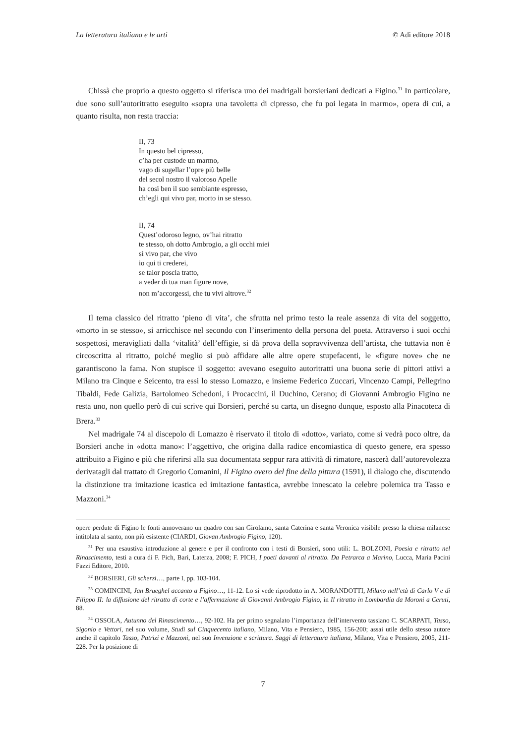La letteratura italiana e le arti © Adi editore 2018
Chissà che proprio a questo oggetto si riferisca uno dei madrigali borsieriani dedicati a Figino.<sup>31</sup> In particolare, due sono sull’autoritratto eseguito «sopra una tavoletta di cipresso, che fu poi legata in marmo», opera di cui, a quanto risulta, non resta traccia:
II, 73
In questo bel cipresso,
c’ha per custode un marmo,
vago di sugellar l’opre più belle
del secol nostro il valoroso Apelle
ha così ben il suo sembiante espresso,
ch’egli qui vivo par, morto in se stesso.
II, 74
Quest’odoroso legno, ov’hai ritratto
te stesso, oh dotto Ambrogio, a gli occhi miei
sì vivo par, che vivo
io qui ti crederei,
se talor poscia tratto,
a veder di tua man figure nove,
non m’accorgessi, che tu vivi altrove.<sup>32</sup>
Il tema classico del ritratto ‘pieno di vita’, che sfrutta nel primo testo la reale assenza di vita del soggetto, «morto in se stesso», si arricchisce nel secondo con l’inserimento della persona del poeta. Attraverso i suoi occhi sospettosi, meravigliati dalla ‘vitalità’ dell’effigie, si dà prova della sopravvivenza dell’artista, che tuttavia non è circoscritta al ritratto, poiché meglio si può affidare alle altre opere stupefacenti, le «figure nove» che ne garantiscono la fama. Non stupisce il soggetto: avevano eseguito autoritratti una buona serie di pittori attivi a Milano tra Cinque e Seicento, tra essi lo stesso Lomazzo, e insieme Federico Zuccari, Vincenzo Campi, Pellegrino Tibaldi, Fede Galizia, Bartolomeo Schedoni, i Procaccini, il Duchino, Cerano; di Giovanni Ambrogio Figino ne resta uno, non quello però di cui scrive qui Borsieri, perché su carta, un disegno dunque, esposto alla Pinacoteca di Brera.<sup>33</sup>
Nel madrigale 74 al discepolo di Lomazzo è riservato il titolo di «dotto», variato, come si vedrà poco oltre, da Borsieri anche in «dotta mano»: l’aggettivo, che origina dalla radice encomiastica di questo genere, era spesso attribuito a Figino e più che riferirsi alla sua documentata seppur rara attività di rimatore, nascerà dall’autorevolezza derivatagli dal trattato di Gregorio Comanini, Il Figino overo del fine della pittura (1591), il dialogo che, discutendo la distinzione tra imitazione icastica ed imitazione fantastica, avrebbe innescato la celebre polemica tra Tasso e Mazzoni.<sup>34</sup>
opere perdute di Figino le fonti annoverano un quadro con san Girolamo, santa Caterina e santa Veronica visibile presso la chiesa milanese intitolata al santo, non più esistente (CIARDI, Giovan Ambrogio Figino, 120).
<sup>31</sup> Per una esaustiva introduzione al genere e per il confronto con i testi di Borsieri, sono utili: L. BOLZONI, Poesia e ritratto nel Rinascimento, testi a cura di F. Pich, Bari, Laterza, 2008; F. PICH, I poeti davanti al ritratto. Da Petrarca a Marino, Lucca, Maria Pacini Fazzi Editore, 2010.
<sup>32</sup> BORSIERI, Gli scherzi…, parte I, pp. 103-104.
<sup>33</sup> COMINCINI, Jan Brueghel accanto a Figino…, 11-12. Lo si vede riprodotto in A. MORANDOTTI, Milano nell’età di Carlo V e di Filippo II: la diffusione del ritratto di corte e l’affermazione di Giovanni Ambrogio Figino, in Il ritratto in Lombardia da Moroni a Ceruti, 88.
<sup>34</sup> OSSOLA, Autunno del Rinascimento…, 92-102. Ha per primo segnalato l’importanza dell’intervento tassiano C. SCARPATI, Tasso, Sigonio e Vettori, nel suo volume, Studi sul Cinquecento italiano, Milano, Vita e Pensiero, 1985, 156-200; assai utile dello stesso autore anche il capitolo Tasso, Patrizi e Mazzoni, nel suo Invenzione e scrittura. Saggi di letteratura italiana, Milano, Vita e Pensiero, 2005, 211-228. Per la posizione di
7